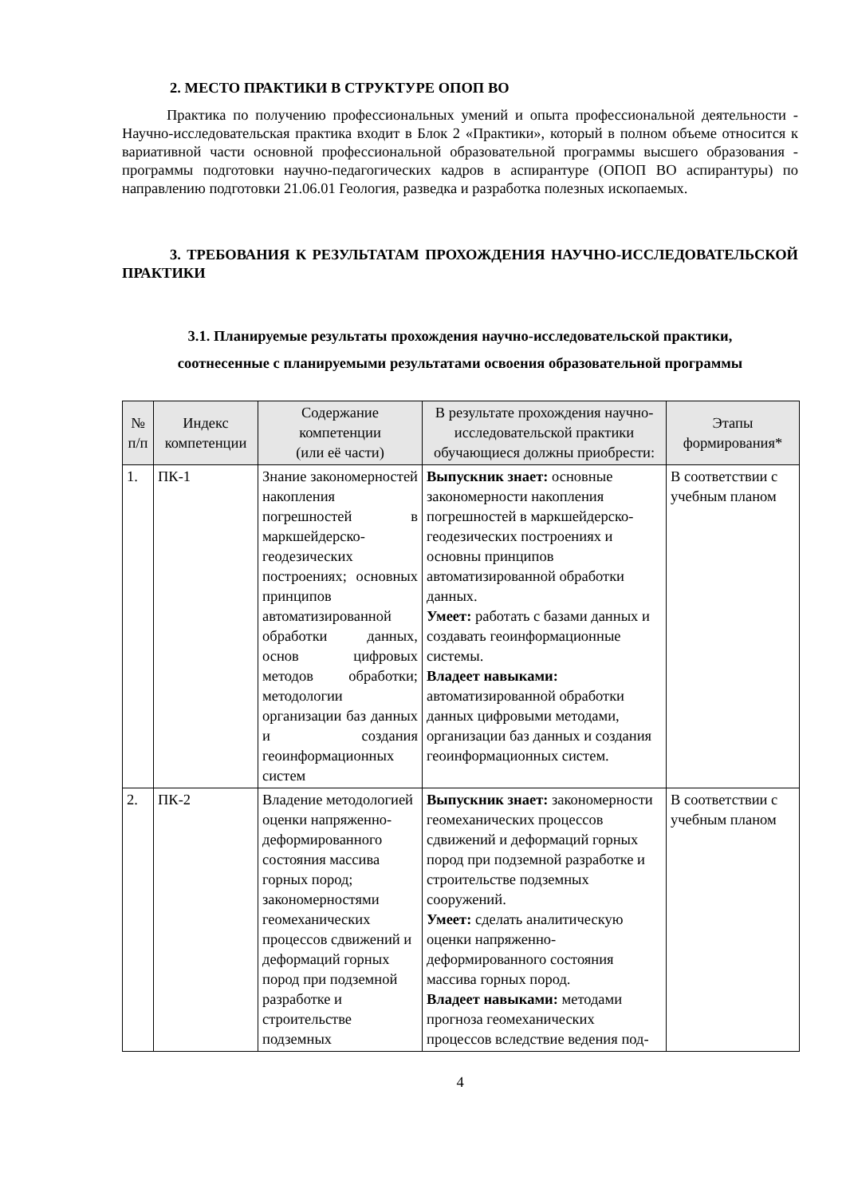2. МЕСТО ПРАКТИКИ В СТРУКТУРЕ ОПОП ВО
Практика по получению профессиональных умений и опыта профессиональной деятельности - Научно-исследовательская практика входит в Блок 2 «Практики», который в полном объеме относится к вариативной части основной профессиональной образовательной программы высшего образования - программы подготовки научно-педагогических кадров в аспирантуре (ОПОП ВО аспирантуры) по направлению подготовки 21.06.01 Геология, разведка и разработка полезных ископаемых.
3. ТРЕБОВАНИЯ К РЕЗУЛЬТАТАМ ПРОХОЖДЕНИЯ НАУЧНО-ИССЛЕДОВАТЕЛЬСКОЙ ПРАКТИКИ
3.1. Планируемые результаты прохождения научно-исследовательской практики,
соотнесенные с планируемыми результатами освоения образовательной программы
| № п/п | Индекс компетенции | Содержание компетенции (или её части) | В результате прохождения научно-исследовательской практики обучающиеся должны приобрести: | Этапы формирования* |
| --- | --- | --- | --- | --- |
| 1. | ПК-1 | Знание закономерностей накопления погрешностей в маркшейдерско-геодезических построениях; основных принципов автоматизированной обработки данных, основ цифровых методов обработки; методологии организации баз данных и создания геоинформационных систем | Выпускник знает: основные закономерности накопления погрешностей в маркшейдерско-геодезических построениях и основны принципов автоматизированной обработки данных. Умеет: работать с базами данных и создавать геоинформационные системы. Владеет навыками: автоматизированной обработки данных цифровыми методами, организации баз данных и создания геоинформационных систем. | В соответствии с учебным планом |
| 2. | ПК-2 | Владение методологией оценки напряженно-деформированного состояния массива горных пород; закономерностями геомеханических процессов сдвижений и деформаций горных пород при подземной разработке и строительстве подземных | Выпускник знает: закономерности геомеханических процессов сдвижений и деформаций горных пород при подземной разработке и строительстве подземных сооружений. Умеет: сделать аналитическую оценки напряженно-деформированного состояния массива горных пород. Владеет навыками: методами прогноза геомеханических процессов вследствие ведения под- | В соответствии с учебным планом |
4